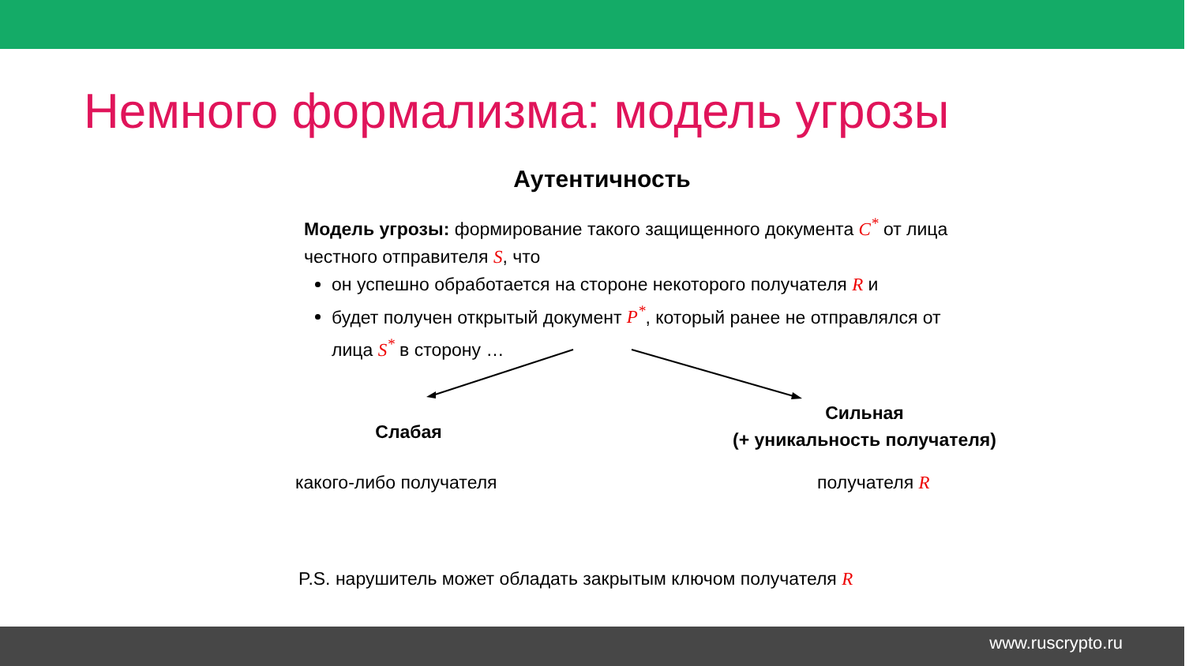Немного формализма: модель угрозы
Аутентичность
Модель угрозы: формирование такого защищенного документа C<sup>*</sup> от лица честного отправителя S, что
он успешно обработается на стороне некоторого получателя R и
будет получен открытый документ P<sup>*</sup>, который ранее не отправлялся от лица S<sup>*</sup> в сторону …
Слабая
Сильная
(+ уникальность получателя)
какого-либо получателя получателя R
P.S. нарушитель может обладать закрытым ключом получателя R
www.ruscrypto.ru